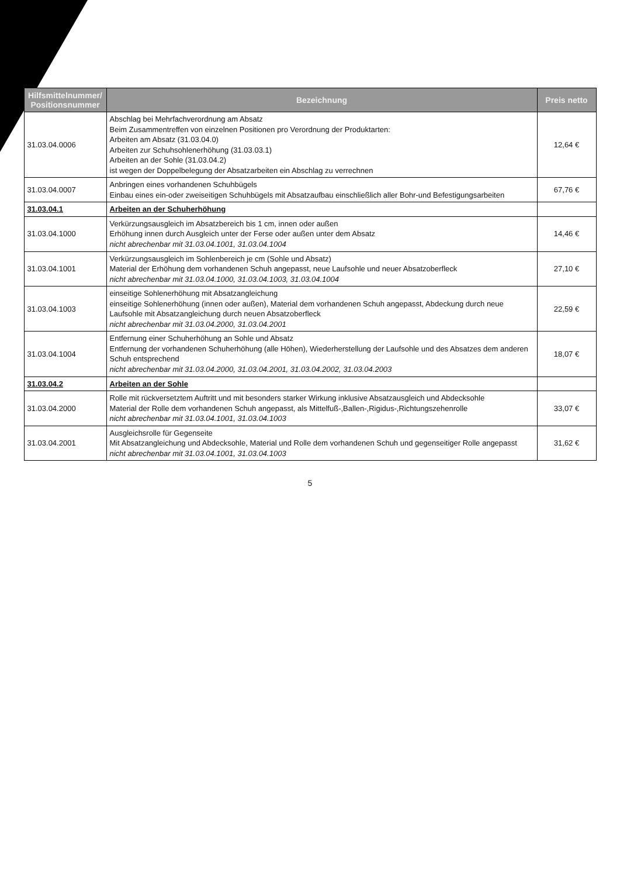| Hilfsmittelnummer/ Positionsnummer | Bezeichnung | Preis netto |
| --- | --- | --- |
| 31.03.04.0006 | Abschlag bei Mehrfachverordnung am Absatz Beim Zusammentreffen von einzelnen Positionen pro Verordnung der Produktarten: Arbeiten am Absatz (31.03.04.0) Arbeiten zur Schuhsohlenerhöhung (31.03.03.1) Arbeiten an der Sohle (31.03.04.2) ist wegen der Doppelbelegung der Absatzarbeiten ein Abschlag zu verrechnen | 12,64 € |
| 31.03.04.0007 | Anbringen eines vorhandenen Schuhbügels Einbau eines ein-oder zweiseitigen Schuhbügels mit Absatzaufbau einschließlich aller Bohr-und Befestigungsarbeiten | 67,76 € |
| 31.03.04.1 | Arbeiten an der Schuherhöhung | |
| 31.03.04.1000 | Verkürzungsausgleich im Absatzbereich bis 1 cm, innen oder außen Erhöhung innen durch Ausgleich unter der Ferse oder außen unter dem Absatz nicht abrechenbar mit 31.03.04.1001, 31.03.04.1004 | 14,46 € |
| 31.03.04.1001 | Verkürzungsausgleich im Sohlenbereich je cm (Sohle und Absatz) Material der Erhöhung dem vorhandenen Schuh angepasst, neue Laufsohle und neuer Absatzoberfleck nicht abrechenbar mit 31.03.04.1000, 31.03.04.1003, 31.03.04.1004 | 27,10 € |
| 31.03.04.1003 | einseitige Sohlenerhöhung mit Absatzangleichung einseitige Sohlenerhöhung (innen oder außen), Material dem vorhandenen Schuh angepasst, Abdeckung durch neue Laufsohle mit Absatzangleichung durch neuen Absatzoberfleck nicht abrechenbar mit 31.03.04.2000, 31.03.04.2001 | 22,59 € |
| 31.03.04.1004 | Entfernung einer Schuherhöhung an Sohle und Absatz Entfernung der vorhandenen Schuherhöhung (alle Höhen), Wiederherstellung der Laufsohle und des Absatzes dem anderen Schuh entsprechend nicht abrechenbar mit 31.03.04.2000, 31.03.04.2001, 31.03.04.2002, 31.03.04.2003 | 18,07 € |
| 31.03.04.2 | Arbeiten an der Sohle | |
| 31.03.04.2000 | Rolle mit rückversetztem Auftritt und mit besonders starker Wirkung inklusive Absatzausgleich und Abdecksohle Material der Rolle dem vorhandenen Schuh angepasst, als Mittelfuß-,Ballen-,Rigidus-,Richtungszehenrolle nicht abrechenbar mit 31.03.04.1001, 31.03.04.1003 | 33,07 € |
| 31.03.04.2001 | Ausgleichsrolle für Gegenseite Mit Absatzangleichung und Abdecksohle, Material und Rolle dem vorhandenen Schuh und gegenseitiger Rolle angepasst nicht abrechenbar mit 31.03.04.1001, 31.03.04.1003 | 31,62 € |
5